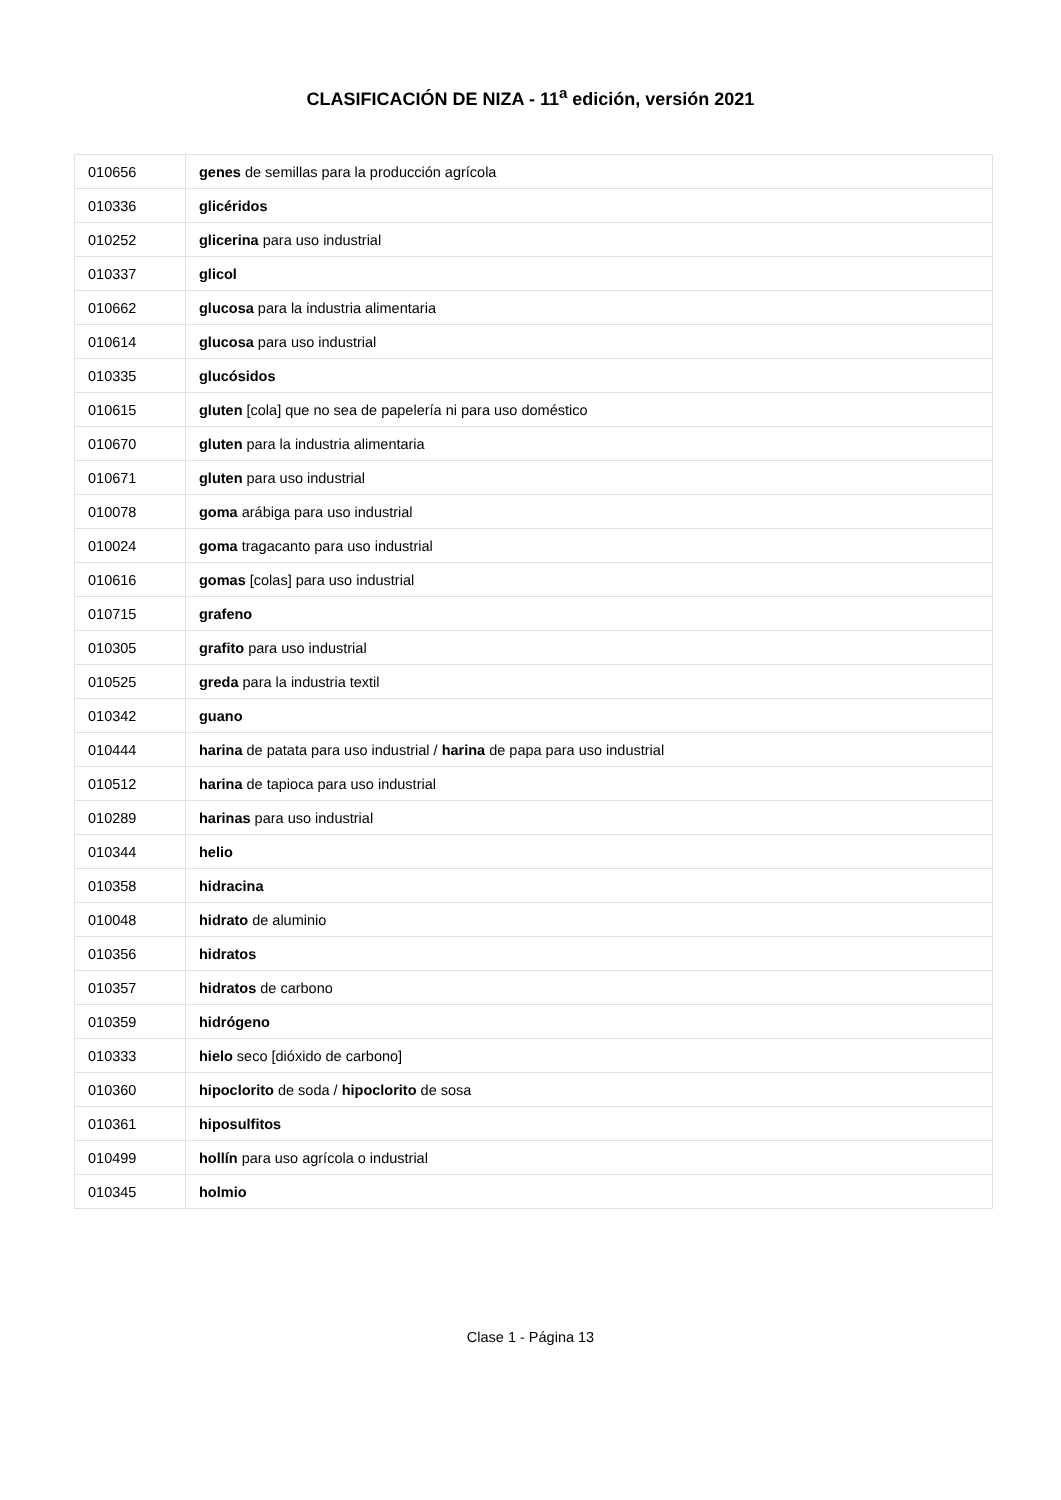CLASIFICACIÓN DE NIZA - 11<sup>a</sup> edición, versión 2021
| 010656 | genes de semillas para la producción agrícola |
| 010336 | glicéridos |
| 010252 | glicerina para uso industrial |
| 010337 | glicol |
| 010662 | glucosa para la industria alimentaria |
| 010614 | glucosa para uso industrial |
| 010335 | glucósidos |
| 010615 | gluten [cola] que no sea de papelería ni para uso doméstico |
| 010670 | gluten para la industria alimentaria |
| 010671 | gluten para uso industrial |
| 010078 | goma arábiga para uso industrial |
| 010024 | goma tragacanto para uso industrial |
| 010616 | gomas [colas] para uso industrial |
| 010715 | grafeno |
| 010305 | grafito para uso industrial |
| 010525 | greda para la industria textil |
| 010342 | guano |
| 010444 | harina de patata para uso industrial / harina de papa para uso industrial |
| 010512 | harina de tapioca para uso industrial |
| 010289 | harinas para uso industrial |
| 010344 | helio |
| 010358 | hidracina |
| 010048 | hidrato de aluminio |
| 010356 | hidratos |
| 010357 | hidratos de carbono |
| 010359 | hidrógeno |
| 010333 | hielo seco [dióxido de carbono] |
| 010360 | hipoclorito de soda / hipoclorito de sosa |
| 010361 | hiposulfitos |
| 010499 | hollín para uso agrícola o industrial |
| 010345 | holmio |
Clase 1 - Página 13